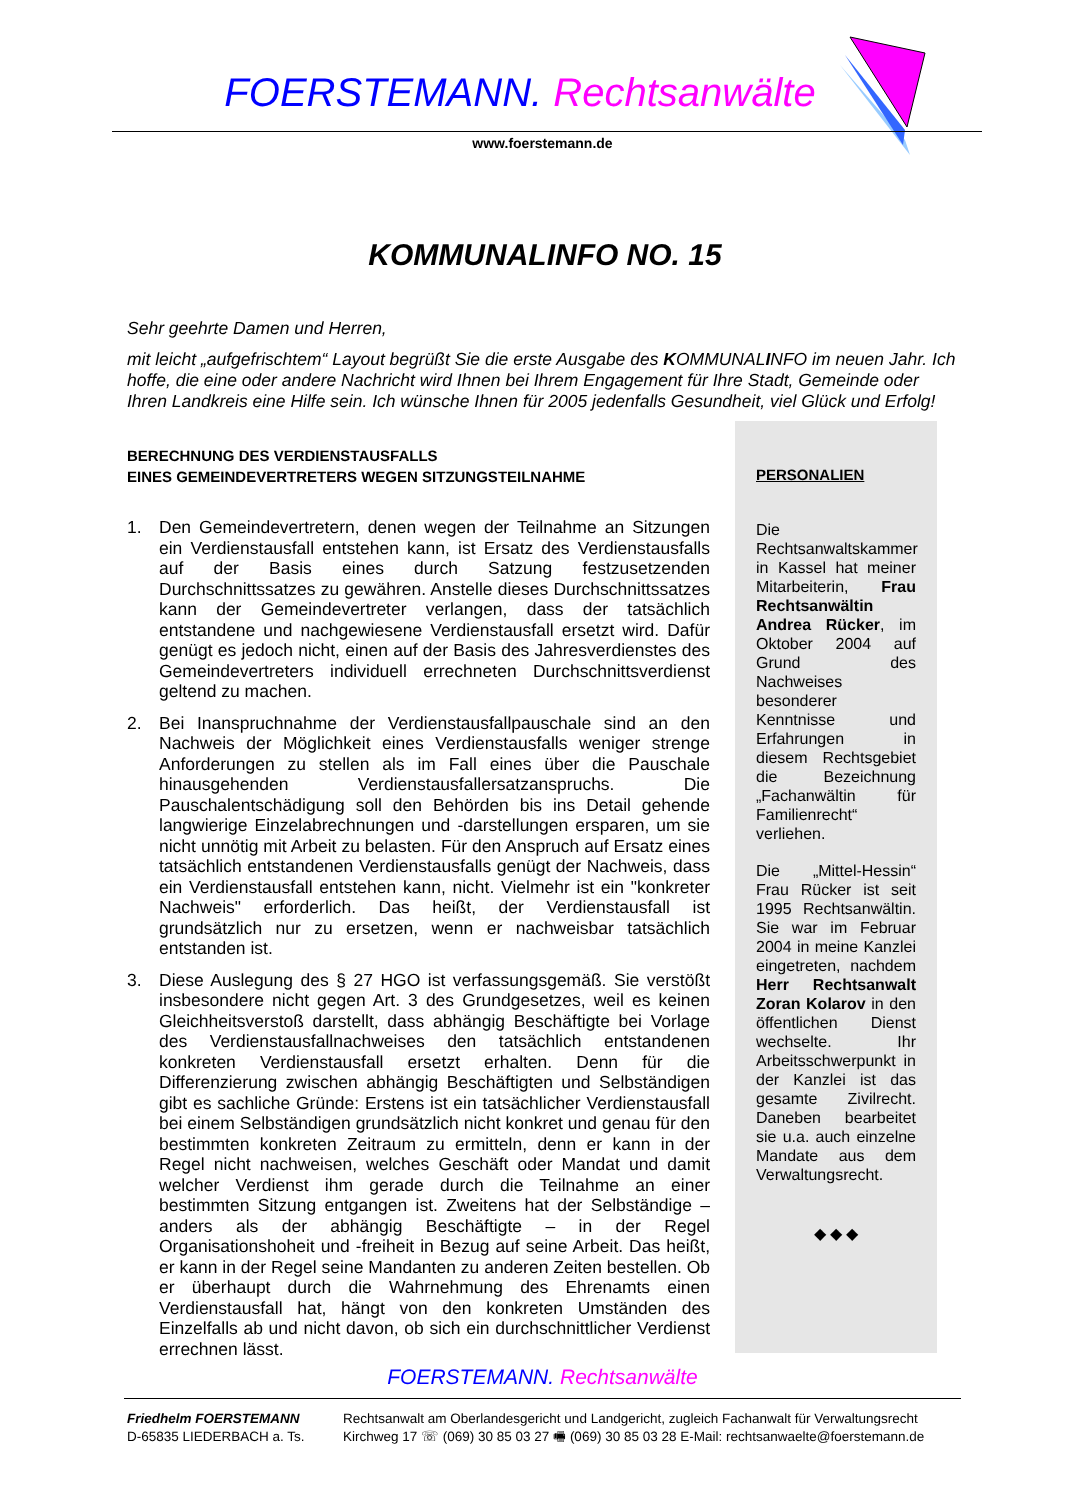FOERSTEMANN. Rechtsanwälte
www.foerstemann.de
KOMMUNALINFO NO. 15
Sehr geehrte Damen und Herren,
mit leicht „aufgefrischtem“ Layout begrüßt Sie die erste Ausgabe des KOMMUNALINFO im neuen Jahr. Ich hoffe, die eine oder andere Nachricht wird Ihnen bei Ihrem Engagement für Ihre Stadt, Gemeinde oder Ihren Landkreis eine Hilfe sein. Ich wünsche Ihnen für 2005 jedenfalls Gesundheit, viel Glück und Erfolg!
BERECHNUNG DES VERDIENSTAUSFALLS
EINES GEMEINDEVERTRETERS WEGEN SITZUNGSTEILNAHME
1. Den Gemeindevertretern, denen wegen der Teilnahme an Sitzungen ein Verdienstausfall entstehen kann, ist Ersatz des Verdienstausfalls auf der Basis eines durch Satzung festzusetzenden Durchschnittssatzes zu gewähren. Anstelle dieses Durchschnittssatzes kann der Gemeindevertreter verlangen, dass der tatsächlich entstandene und nachgewiesene Verdienstausfall ersetzt wird. Dafür genügt es jedoch nicht, einen auf der Basis des Jahresverdienstes des Gemeindevertreters individuell errechneten Durchschnittsverdienst geltend zu machen.
2. Bei Inanspruchnahme der Verdienstausfallpauschale sind an den Nachweis der Möglichkeit eines Verdienstausfalls weniger strenge Anforderungen zu stellen als im Fall eines über die Pauschale hinausgehenden Verdienstausfallersatzanspruchs. Die Pauschalentschädigung soll den Behörden bis ins Detail gehende langwierige Einzelabrechnungen und -darstellungen ersparen, um sie nicht unnötig mit Arbeit zu belasten. Für den Anspruch auf Ersatz eines tatsächlich entstandenen Verdienstausfalls genügt der Nachweis, dass ein Verdienstausfall entstehen kann, nicht. Vielmehr ist ein "konkreter Nachweis" erforderlich. Das heißt, der Verdienstausfall ist grundsätzlich nur zu ersetzen, wenn er nachweisbar tatsächlich entstanden ist.
3. Diese Auslegung des § 27 HGO ist verfassungsgemäß. Sie verstößt insbesondere nicht gegen Art. 3 des Grundgesetzes, weil es keinen Gleichheitsverstoß darstellt, dass abhängig Beschäftigte bei Vorlage des Verdienstausfallnachweises den tatsächlich entstandenen konkreten Verdienstausfall ersetzt erhalten. Denn für die Differenzierung zwischen abhängig Beschäftigten und Selbständigen gibt es sachliche Gründe: Erstens ist ein tatsächlicher Verdienstausfall bei einem Selbständigen grundsätzlich nicht konkret und genau für den bestimmten konkreten Zeitraum zu ermitteln, denn er kann in der Regel nicht nachweisen, welches Geschäft oder Mandat und damit welcher Verdienst ihm gerade durch die Teilnahme an einer bestimmten Sitzung entgangen ist. Zweitens hat der Selbständige – anders als der abhängig Beschäftigte – in der Regel Organisationshoheit und -freiheit in Bezug auf seine Arbeit. Das heißt, er kann in der Regel seine Mandanten zu anderen Zeiten bestellen. Ob er überhaupt durch die Wahrnehmung des Ehrenamts einen Verdienstausfall hat, hängt von den konkreten Umständen des Einzelfalls ab und nicht davon, ob sich ein durchschnittlicher Verdienst errechnen lässt.
PERSONALIEN
Die Rechtsanwaltskammer in Kassel hat meiner Mitarbeiterin, Frau Rechtsanwältin Andrea Rücker, im Oktober 2004 auf Grund des Nachweises besonderer Kenntnisse und Erfahrungen in diesem Rechtsgebiet die Bezeichnung „Fachanwältin für Familienrecht“ verliehen.
Die „Mittel-Hessin“ Frau Rücker ist seit 1995 Rechtsanwältin. Sie war im Februar 2004 in meine Kanzlei eingetreten, nachdem Herr Rechtsanwalt Zoran Kolarov in den öffentlichen Dienst wechselte. Ihr Arbeitsschwerpunkt in der Kanzlei ist das gesamte Zivilrecht. Daneben bearbeitet sie u.a. auch einzelne Mandate aus dem Verwaltungsrecht.
◆ ◆ ◆
FOERSTEMANN. Rechtsanwälte
Friedhelm FOERSTEMANN
D-65835 LIEDERBACH a. Ts.
Rechtsanwalt am Oberlandesgericht und Landgericht, zugleich Fachanwalt für Verwaltungsrecht
Kirchweg 17 ☏ (069) 30 85 03 27 🖷 (069) 30 85 03 28 E-Mail: rechtsanwaelte@foerstemann.de